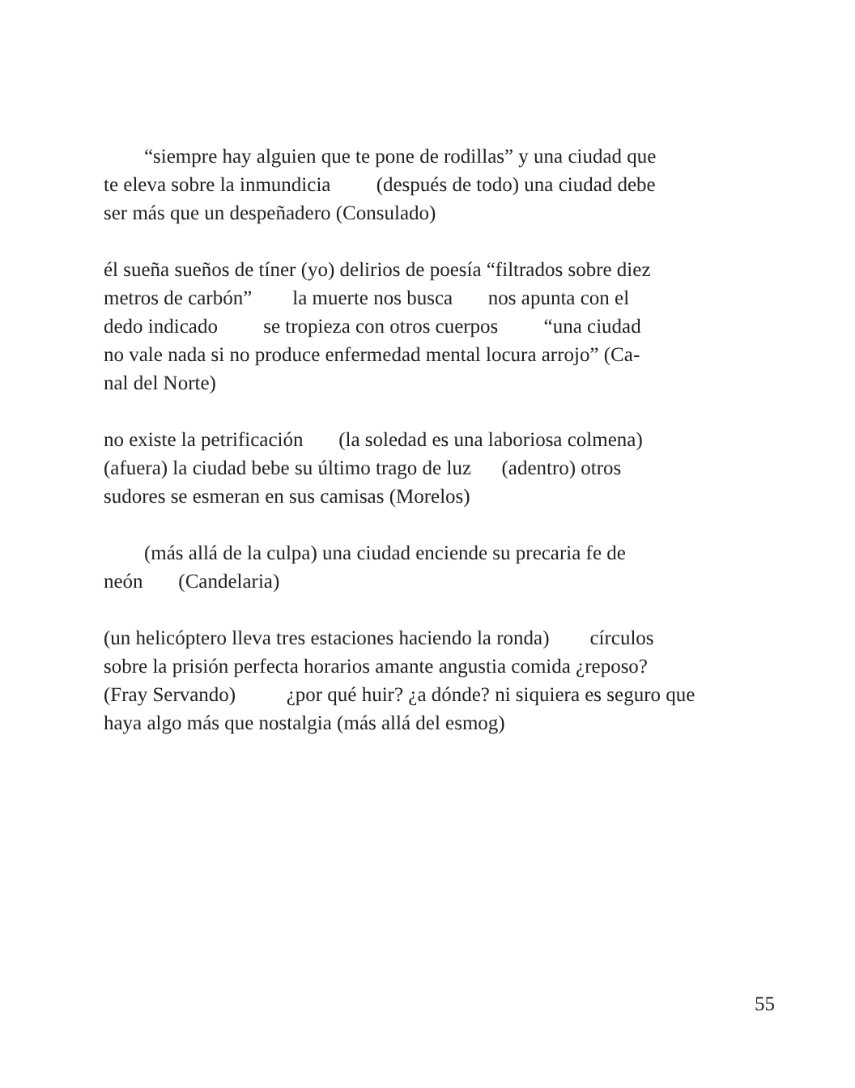“siempre hay alguien que te pone de rodillas” y una ciudad que te eleva sobre la inmundicia (después de todo) una ciudad debe ser más que un despeñadero (Consulado)
él sueña sueños de tíner (yo) delirios de poesía “filtrados sobre diez metros de carbón” la muerte nos busca nos apunta con el dedo indicado se tropieza con otros cuerpos “una ciudad no vale nada si no produce enfermedad mental locura arrojo” (Ca- nal del Norte)
no existe la petrificación (la soledad es una laboriosa colmena) (afuera) la ciudad bebe su último trago de luz (adentro) otros sudores se esmeran en sus camisas (Morelos)
(más allá de la culpa) una ciudad enciende su precaria fe de neón (Candelaria)
(un helicóptero lleva tres estaciones haciendo la ronda) círculos sobre la prisión perfecta horarios amante angustia comida ¿reposo? (Fray Servando) ¿por qué huir? ¿a dónde? ni siquiera es seguro que haya algo más que nostalgia (más allá del esmog)
55